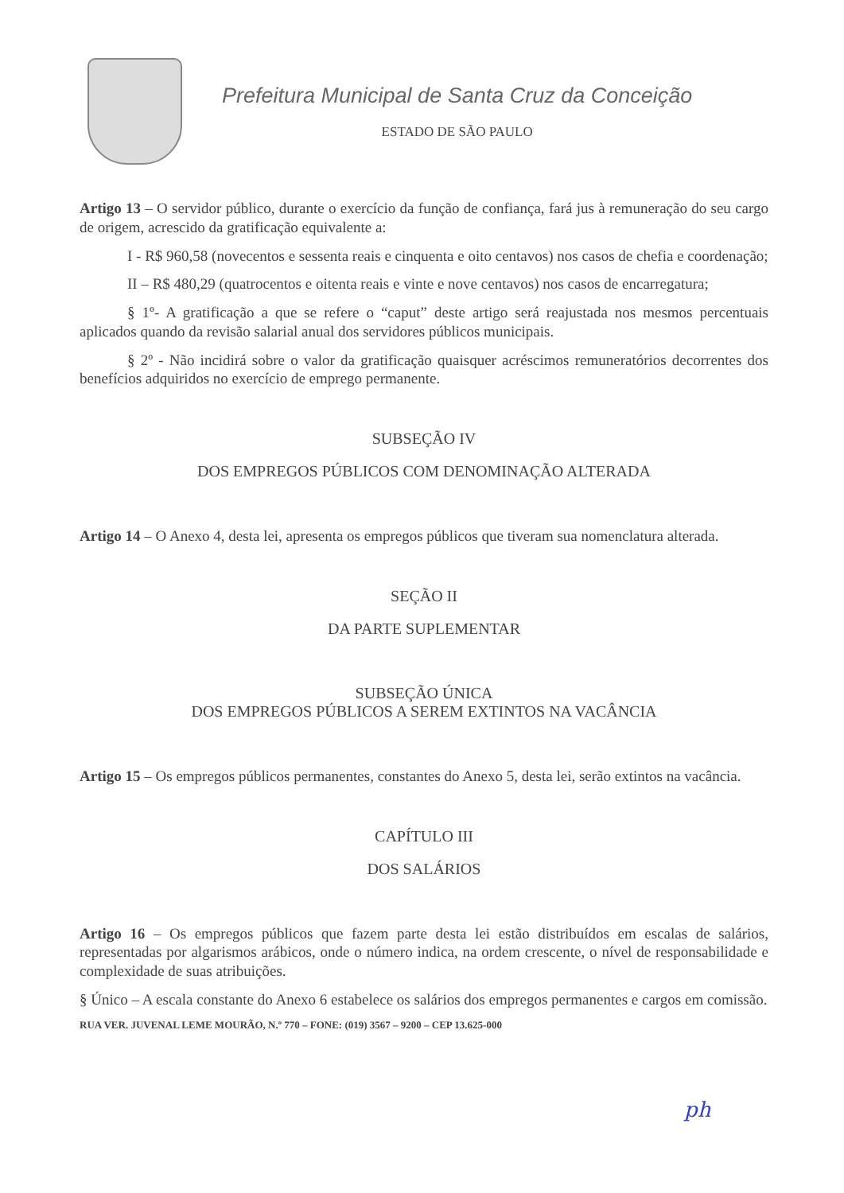Prefeitura Municipal de Santa Cruz da Conceição
ESTADO DE SÃO PAULO
Artigo 13 – O servidor público, durante o exercício da função de confiança, fará jus à remuneração do seu cargo de origem, acrescido da gratificação equivalente a:
I - R$ 960,58 (novecentos e sessenta reais e cinquenta e oito centavos) nos casos de chefia e coordenação;
II – R$ 480,29 (quatrocentos e oitenta reais e vinte e nove centavos) nos casos de encarregatura;
§ 1º- A gratificação a que se refere o “caput” deste artigo será reajustada nos mesmos percentuais aplicados quando da revisão salarial anual dos servidores públicos municipais.
§ 2º - Não incidirá sobre o valor da gratificação quaisquer acréscimos remuneratórios decorrentes dos benefícios adquiridos no exercício de emprego permanente.
SUBSEÇÃO IV
DOS EMPREGOS PÚBLICOS COM DENOMINAÇÃO ALTERADA
Artigo 14 – O Anexo 4, desta lei, apresenta os empregos públicos que tiveram sua nomenclatura alterada.
SEÇÃO II
DA PARTE SUPLEMENTAR
SUBSEÇÃO ÚNICA
DOS EMPREGOS PÚBLICOS A SEREM EXTINTOS NA VACÂNCIA
Artigo 15 – Os empregos públicos permanentes, constantes do Anexo 5, desta lei, serão extintos na vacância.
CAPÍTULO III
DOS SALÁRIOS
Artigo 16 – Os empregos públicos que fazem parte desta lei estão distribuídos em escalas de salários, representadas por algarismos arábicos, onde o número indica, na ordem crescente, o nível de responsabilidade e complexidade de suas atribuições.
§ Único – A escala constante do Anexo 6 estabelece os salários dos empregos permanentes e cargos em comissão.
RUA VER. JUVENAL LEME MOURÃO, N.º 770 – FONE: (019) 3567 – 9200 – CEP 13.625-000
ph